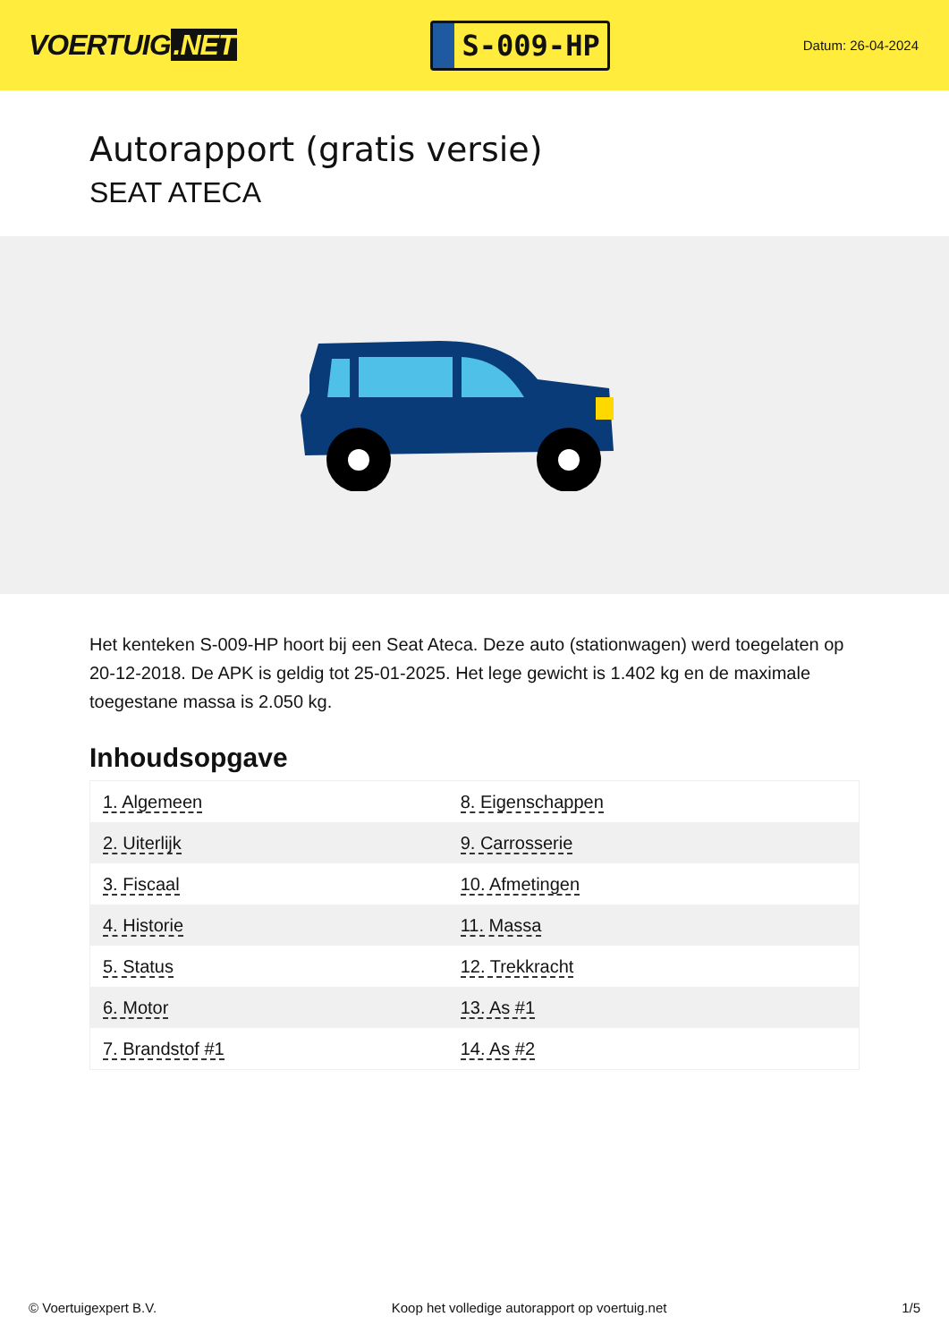VOERTUIG.NET
S-009-HP
Datum: 26-04-2024
Autorapport (gratis versie)
SEAT ATECA
Het kenteken S-009-HP hoort bij een Seat Ateca. Deze auto (stationwagen) werd toegelaten op 20-12-2018. De APK is geldig tot 25-01-2025. Het lege gewicht is 1.402 kg en de maximale toegestane massa is 2.050 kg.
Inhoudsopgave
| 1. Algemeen | 8. Eigenschappen |
| 2. Uiterlijk | 9. Carrosserie |
| 3. Fiscaal | 10. Afmetingen |
| 4. Historie | 11. Massa |
| 5. Status | 12. Trekkracht |
| 6. Motor | 13. As #1 |
| 7. Brandstof #1 | 14. As #2 |
© Voertuigexpert B.V. Koop het volledige autorapport op voertuig.net 1/5